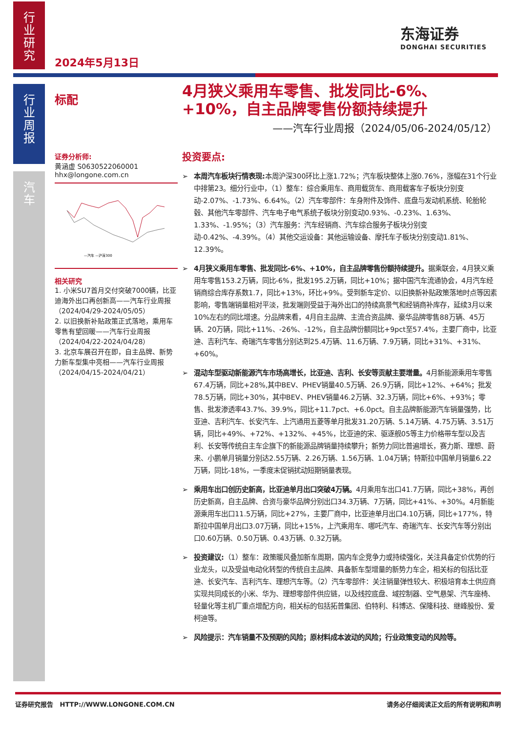行
业
研
究
行
业
周
报
汽
车
2024年5月13日
东海证券
DONGHAI SECURITIES
标配
证券分析师:
黄涵虚 S0630522060001
hhx@longone.com.cn
—汽车 —沪深300
相关研究
1. 小米SU7首月交付突破7000辆，比亚迪海外出口再创新高——汽车行业周报（2024/04/29-2024/05/05）
2. 以旧换新补贴政策正式落地，乘用车零售有望回暖——汽车行业周报（2024/04/22-2024/04/28）
3. 北京车展召开在即，自主品牌、新势力新车型集中亮相——汽车行业周报（2024/04/15-2024/04/21）
4月狭义乘用车零售、批发同比-6%、+10%，自主品牌零售份额持续提升
——汽车行业周报（2024/05/06-2024/05/12）
投资要点:
本周汽车板块行情表现: 本周沪深300环比上涨1.72%；汽车板块整体上涨0.76%，涨幅在31个行业中排第23。细分行业中，（1）整车：综合乘用车、商用载货车、商用载客车子板块分别变动-2.07%、-1.73%、6.64%。（2）汽车零部件：车身附件及饰件、底盘与发动机系统、轮胎轮毂、其他汽车零部件、汽车电子电气系统子板块分别变动0.93%、-0.23%、1.63%、1.33%、-1.95%；（3）汽车服务：汽车经销商、汽车综合服务子板块分别变动-0.42%、-4.39%。（4）其他交运设备：其他运输设备、摩托车子板块分别变动1.81%、12.39%。
4月狭义乘用车零售、批发同比-6%、+10%，自主品牌零售份额持续提升。据乘联会，4月狭义乘用车零售153.2万辆，同比-6%，批发195.2万辆，同比+10%；据中国汽车流通协会，4月汽车经销商综合库存系数1.7，同比+13%，环比+9%。受到新车定价、以旧换新补贴政策落地时点等因素影响，零售端销量相对平淡，批发端则受益于海外出口的持续高景气和经销商补库存，延续3月以来10%左右的同比增速。分品牌来看，4月自主品牌、主流合资品牌、豪华品牌零售88万辆、45万辆、20万辆，同比+11%、-26%、-12%，自主品牌份额同比+9pct至57.4%，主要厂商中，比亚迪、吉利汽车、奇瑞汽车零售分别达到25.4万辆、11.6万辆、7.9万辆，同比+31%、+31%、+60%。
混动车型驱动新能源汽车市场高增长，比亚迪、吉利、长安等贡献主要增量。4月新能源乘用车零售67.4万辆，同比+28%,其中BEV、PHEV销量40.5万辆、26.9万辆，同比+12%、+64%；批发78.5万辆，同比+30%，其中BEV、PHEV销量46.2万辆、32.3万辆，同比+6%、+93%；零售、批发渗透率43.7%、39.9%，同比+11.7pct、+6.0pct。自主品牌新能源汽车销量强势，比亚迪、吉利汽车、长安汽车、上汽通用五菱等单月批发31.20万辆、5.14万辆、4.75万辆、3.51万辆，同比+49%、+72%、+132%、+45%，比亚迪的宋、驱逐舰05等主力价格带车型以及吉利、长安等传统自主车企旗下的新能源品牌销量持续攀升；新势力同比普遍增长，赛力斯、理想、蔚来、小鹏单月销量分别达2.55万辆、2.26万辆、1.56万辆、1.04万辆；特斯拉中国单月销量6.22万辆，同比-18%，一季度末促销扰动短期销量表现。
乘用车出口创历史新高，比亚迪单月出口突破4万辆。4月乘用车出口41.7万辆，同比+38%，再创历史新高，自主品牌、合资与豪华品牌分别出口34.3万辆、7万辆，同比+41%、+30%。4月新能源乘用车出口11.5万辆，同比+27%，主要厂商中，比亚迪单月出口4.10万辆，同比+177%，特斯拉中国单月出口3.07万辆，同比+15%，上汽乘用车、哪吒汽车、奇瑞汽车、长安汽车等分别出口0.60万辆、0.50万辆、0.43万辆、0.32万辆。
投资建议:（1）整车：政策暖风叠加新车周期，国内车企竞争力或持续强化，关注具备定价优势的行业龙头，以及受益电动化转型的传统自主品牌、具备新车型增量的新势力车企，相关标的包括比亚迪、长安汽车、吉利汽车、理想汽车等。（2）汽车零部件：关注销量弹性较大、积极培育本土供应商实现共同成长的小米、华为、理想零部件供应链，以及线控底盘、域控制器、空气悬架、汽车座椅、轻量化等主机厂重点增配方向，相关标的包括拓普集团、伯特利、科博达、保隆科技、继峰股份、爱柯迪等。
风险提示：汽车销量不及预期的风险；原材料成本波动的风险；行业政策变动的风险等。
证券研究报告 HTTP://WWW.LONGONE.COM.CN 请务必仔细阅读正文后的所有说明和声明